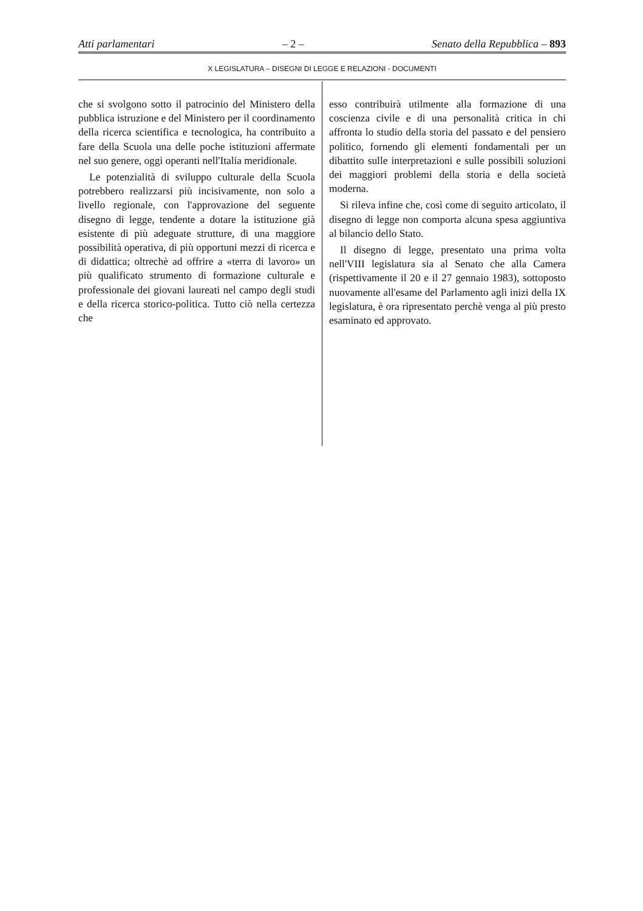Atti parlamentari – 2 – Senato della Repubblica – 893
X LEGISLATURA – DISEGNI DI LEGGE E RELAZIONI - DOCUMENTI
che si svolgono sotto il patrocinio del Ministero della pubblica istruzione e del Ministero per il coordinamento della ricerca scientifica e tecnologica, ha contribuito a fare della Scuola una delle poche istituzioni affermate nel suo genere, oggi operanti nell'Italia meridionale.
Le potenzialità di sviluppo culturale della Scuola potrebbero realizzarsi più incisivamente, non solo a livello regionale, con l'approvazione del seguente disegno di legge, tendente a dotare la istituzione già esistente di più adeguate strutture, di una maggiore possibilità operativa, di più opportuni mezzi di ricerca e di didattica; oltrechè ad offrire a «terra di lavoro» un più qualificato strumento di formazione culturale e professionale dei giovani laureati nel campo degli studi e della ricerca storico-politica. Tutto ciò nella certezza che
esso contribuirà utilmente alla formazione di una coscienza civile e di una personalità critica in chi affronta lo studio della storia del passato e del pensiero politico, fornendo gli elementi fondamentali per un dibattito sulle interpretazioni e sulle possibili soluzioni dei maggiori problemi della storia e della società moderna.
Si rileva infine che, così come di seguito articolato, il disegno di legge non comporta alcuna spesa aggiuntiva al bilancio dello Stato.
Il disegno di legge, presentato una prima volta nell'VIII legislatura sia al Senato che alla Camera (rispettivamente il 20 e il 27 gennaio 1983), sottoposto nuovamente all'esame del Parlamento agli inizi della IX legislatura, è ora ripresentato perchè venga al più presto esaminato ed approvato.